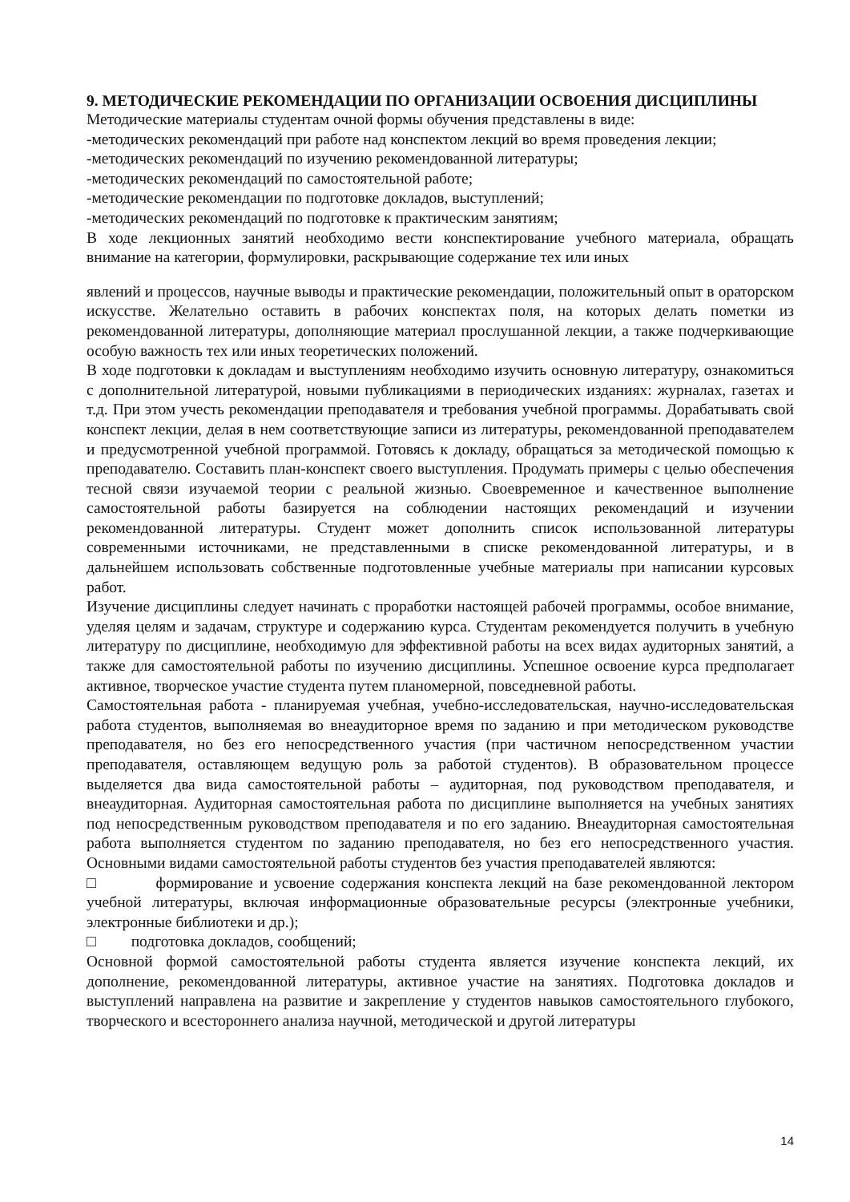9. МЕТОДИЧЕСКИЕ РЕКОМЕНДАЦИИ ПО ОРГАНИЗАЦИИ ОСВОЕНИЯ ДИСЦИПЛИНЫ
Методические материалы студентам очной формы обучения представлены в виде:
-методических рекомендаций при работе над конспектом лекций во время проведения лекции;
-методических рекомендаций по изучению рекомендованной литературы;
-методических рекомендаций по самостоятельной работе;
-методические рекомендации по подготовке докладов, выступлений;
-методических рекомендаций по подготовке к практическим занятиям;
В ходе лекционных занятий необходимо вести конспектирование учебного материала, обращать внимание на категории, формулировки, раскрывающие содержание тех или иных
явлений и процессов, научные выводы и практические рекомендации, положительный опыт в ораторском искусстве. Желательно оставить в рабочих конспектах поля, на которых делать пометки из рекомендованной литературы, дополняющие материал прослушанной лекции, а также подчеркивающие особую важность тех или иных теоретических положений.
В ходе подготовки к докладам и выступлениям необходимо изучить основную литературу, ознакомиться с дополнительной литературой, новыми публикациями в периодических изданиях: журналах, газетах и т.д. При этом учесть рекомендации преподавателя и требования учебной программы. Дорабатывать свой конспект лекции, делая в нем соответствующие записи из литературы, рекомендованной преподавателем и предусмотренной учебной программой. Готовясь к докладу, обращаться за методической помощью к преподавателю. Составить план-конспект своего выступления. Продумать примеры с целью обеспечения тесной связи изучаемой теории с реальной жизнью. Своевременное и качественное выполнение самостоятельной работы базируется на соблюдении настоящих рекомендаций и изучении рекомендованной литературы. Студент может дополнить список использованной литературы современными источниками, не представленными в списке рекомендованной литературы, и в дальнейшем использовать собственные подготовленные учебные материалы при написании курсовых работ.
Изучение дисциплины следует начинать с проработки настоящей рабочей программы, особое внимание, уделяя целям и задачам, структуре и содержанию курса. Студентам рекомендуется получить в учебную литературу по дисциплине, необходимую для эффективной работы на всех видах аудиторных занятий, а также для самостоятельной работы по изучению дисциплины. Успешное освоение курса предполагает активное, творческое участие студента путем планомерной, повседневной работы.
Самостоятельная работа - планируемая учебная, учебно-исследовательская, научно-исследовательская работа студентов, выполняемая во внеаудиторное время по заданию и при методическом руководстве преподавателя, но без его непосредственного участия (при частичном непосредственном участии преподавателя, оставляющем ведущую роль за работой студентов). В образовательном процессе выделяется два вида самостоятельной работы – аудиторная, под руководством преподавателя, и внеаудиторная. Аудиторная самостоятельная работа по дисциплине выполняется на учебных занятиях под непосредственным руководством преподавателя и по его заданию. Внеаудиторная самостоятельная работа выполняется студентом по заданию преподавателя, но без его непосредственного участия. Основными видами самостоятельной работы студентов без участия преподавателей являются:
□ формирование и усвоение содержания конспекта лекций на базе рекомендованной лектором учебной литературы, включая информационные образовательные ресурсы (электронные учебники, электронные библиотеки и др.);
□ подготовка докладов, сообщений;
Основной формой самостоятельной работы студента является изучение конспекта лекций, их дополнение, рекомендованной литературы, активное участие на занятиях. Подготовка докладов и выступлений направлена на развитие и закрепление у студентов навыков самостоятельного глубокого, творческого и всестороннего анализа научной, методической и другой литературы
14